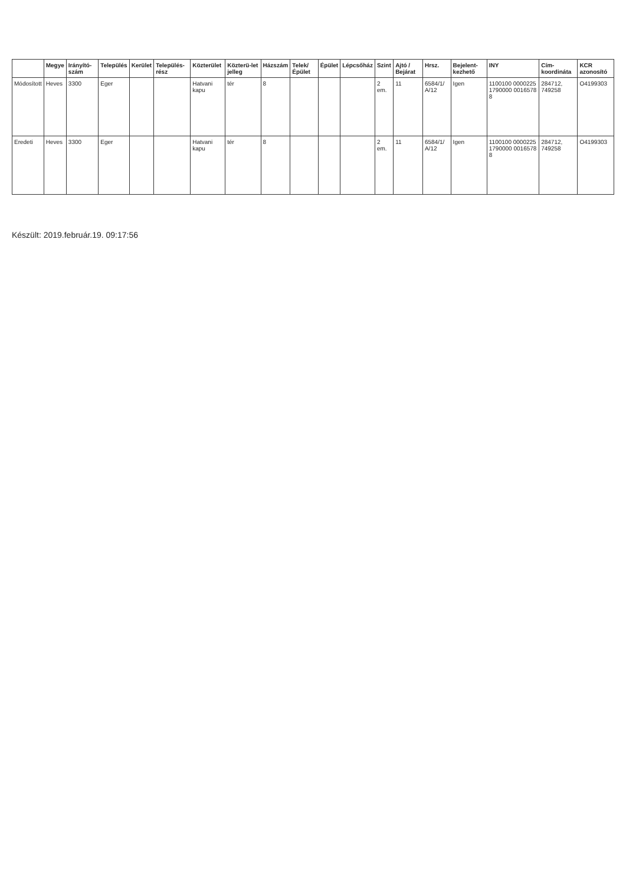| | Megye | Irányító-szám | Település | Kerület | Település-rész | Közterület | Közterü-let jelleg | Házszám | Telek/ Épület | Épület | Lépcsőház | Szint | Ajtó / Bejárat | Hrsz. | Bejelent-kezhető | INY | Cím-koordináta | KCR azonosító |
| --- | --- | --- | --- | --- | --- | --- | --- | --- | --- | --- | --- | --- | --- | --- | --- | --- | --- | --- |
| Módosított | Heves | 3300 | Eger | | | Hatvani kapu | tér | 8 | | | | 2 em. | 11 | 6584/1/ A/12 | Igen | 1100100 0000225 1790000 0016578 8 | 284712, 749258 | O4199303 |
| Eredeti | Heves | 3300 | Eger | | | Hatvani kapu | tér | 8 | | | | 2 em. | 11 | 6584/1/ A/12 | Igen | 1100100 0000225 1790000 0016578 8 | 284712, 749258 | O4199303 |
Készült: 2019.február.19. 09:17:56